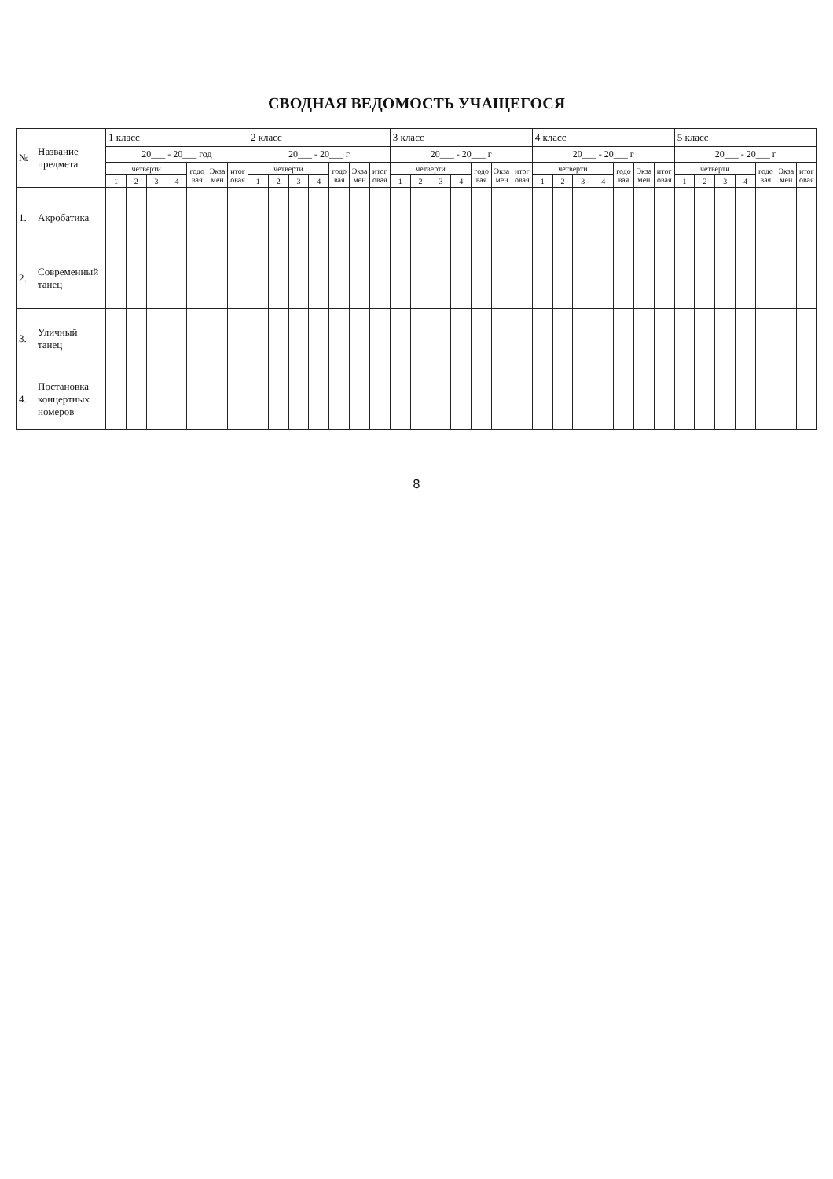СВОДНАЯ ВЕДОМОСТЬ УЧАЩЕГОСЯ
| № | Название предмета | 1 класс | | | | | | | 2 класс | | | | | | | 3 класс | | | | | | | 4 класс | | | | | | | 5 класс | | | | | | |
| --- | --- | --- | --- | --- | --- | --- | --- | --- | --- | --- | --- | --- | --- | --- | --- | --- | --- | --- | --- | --- | --- | --- | --- | --- | --- | --- | --- | --- | --- | --- | --- | --- | --- | --- | --- | --- |
| | | 20___ - 20___ год | | | | | | | 20___ - 20___ г | | | | | | | 20___ - 20___ г | | | | | | | 20___ - 20___ г | | | | | | | 20___ - 20___ г | | | | | | |
| | | четверти | | | | годовая | Экзамен | итоговая | четверти | | | | годовая | Экзамен | итоговая | четверти | | | | годовая | Экзамен | итоговая | четверти | | | | годовая | Экзамен | итоговая | четверти | | | | годовая | Экзамен | итоговая |
| | | 1 | 2 | 3 | 4 | | | | 1 | 2 | 3 | 4 | | | | 1 | 2 | 3 | 4 | | | | 1 | 2 | 3 | 4 | | | | 1 | 2 | 3 | 4 | | | |
| 1. | Акробатика | | | | | | | | | | | | | | | | | | | | | | | | | | | | | | | | | | | |
| 2. | Современный танец | | | | | | | | | | | | | | | | | | | | | | | | | | | | | | | | | | | |
| 3. | Уличный танец | | | | | | | | | | | | | | | | | | | | | | | | | | | | | | | | | | | |
| 4. | Постановка концертных номеров | | | | | | | | | | | | | | | | | | | | | | | | | | | | | | | | | | | |
8